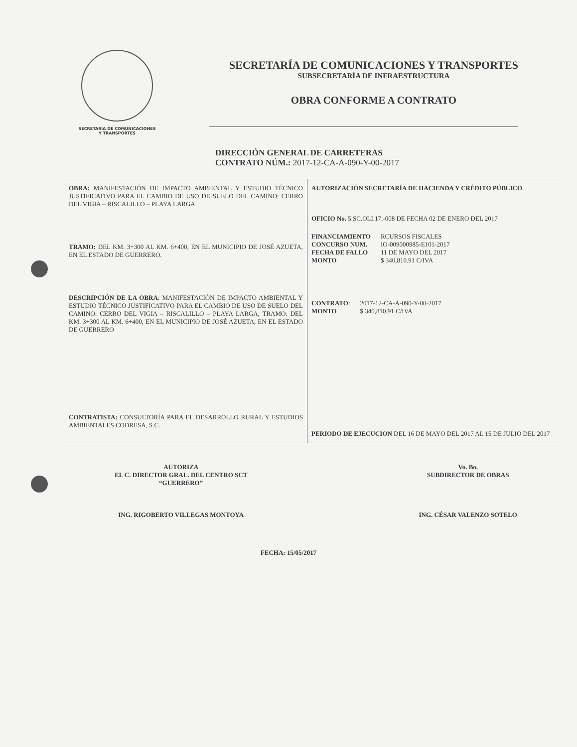SECRETARIA DE COMUNICACIONES
Y TRANSPORTES
SECRETARÍA DE COMUNICACIONES Y TRANSPORTES
SUBSECRETARÍA DE INFRAESTRUCTURA
OBRA CONFORME A CONTRATO
DIRECCIÓN GENERAL DE CARRETERAS
CONTRATO NÚM.: 2017-12-CA-A-090-Y-00-2017
| OBRA: MANIFESTACIÓN DE IMPACTO AMBIENTAL Y ESTUDIO TÉCNICO JUSTIFICATIVO PARA EL CAMBIO DE USO DE SUELO DEL CAMINO: CERRO DEL VIGIA – RISCALILLO – PLAYA LARGA. TRAMO: DEL KM. 3+300 AL KM. 6+400, EN EL MUNICIPIO DE JOSÉ AZUETA, EN EL ESTADO DE GUERRERO. DESCRIPCIÓN DE LA OBRA : MANIFESTACIÓN DE IMPACTO AMBIENTAL Y ESTUDIO TÉCNICO JUSTIFICATIVO PARA EL CAMBIO DE USO DE SUELO DEL CAMINO: CERRO DEL VIGIA – RISCALILLO – PLAYA LARGA, TRAMO: DEL KM. 3+300 AL KM. 6+400, EN EL MUNICIPIO DE JOSÉ AZUETA, EN EL ESTADO DE GUERRERO CONTRATISTA: CONSULTORÍA PARA EL DESARROLLO RURAL Y ESTUDIOS AMBIENTALES CODRESA, S.C. | AUTORIZACIÓN SECRETARÍA DE HACIENDA Y CRÉDITO PÚBLICO OFICIO No. 5.SC.OLI.17.-008 DE FECHA 02 DE ENERO DEL 2017 / FINANCIAMIENTO / RCURSOS FISCALES / / CONCURSO NUM. / IO-009000985-E101-2017 / / FECHA DE FALLO / 11 DE MAYO DEL 2017 / / MONTO / $ 340,810.91 C/IVA / / CONTRATO : / 2017-12-CA-A-090-Y-00-2017 / / MONTO / $ 340,810.91 C/IVA / PERIODO DE EJECUCION DEL 16 DE MAYO DEL 2017 AL 15 DE JULIO DEL 2017 |
AUTORIZA
EL C. DIRECTOR GRAL. DEL CENTRO SCT
“GUERRERO”
ING. RIGOBERTO VILLEGAS MONTOYA
Vo. Bo.
SUBDIRECTOR DE OBRAS
ING. CÉSAR VALENZO SOTELO
FECHA: 15/05/2017